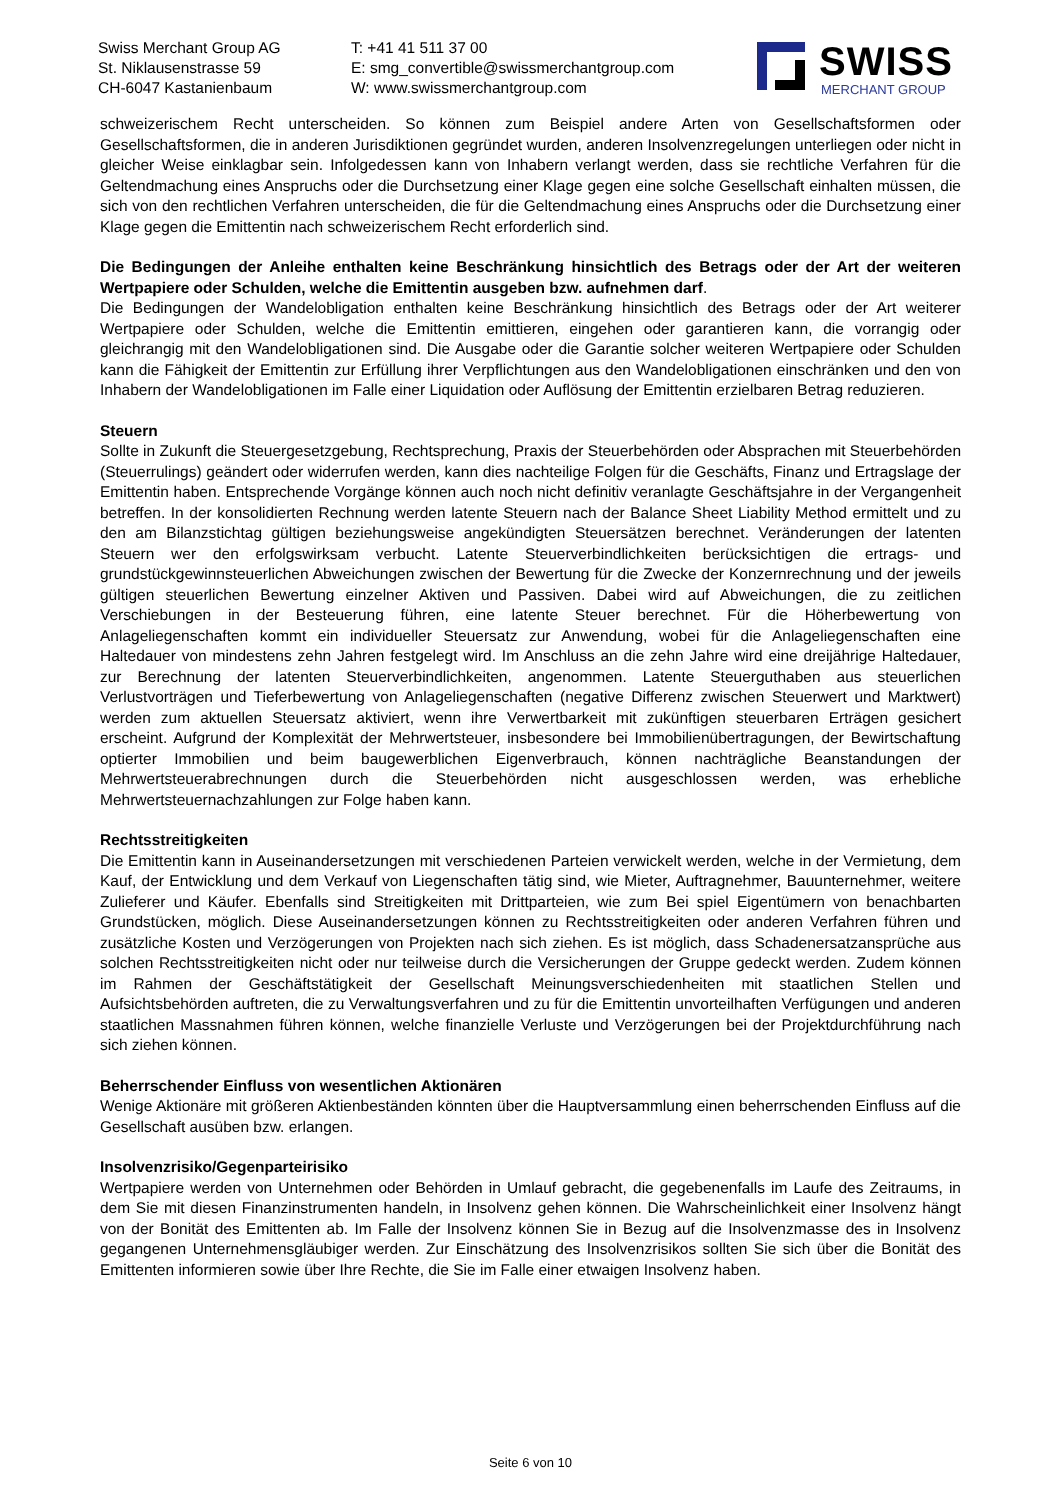Swiss Merchant Group AG
St. Niklausenstrasse 59
CH-6047 Kastanienbaum
T: +41 41 511 37 00
E: smg_convertible@swissmerchantgroup.com
W: www.swissmerchantgroup.com
SWISS
MERCHANT GROUP
schweizerischem Recht unterscheiden. So können zum Beispiel andere Arten von Gesellschaftsformen oder Gesellschaftsformen, die in anderen Jurisdiktionen gegründet wurden, anderen Insolvenzregelungen unterliegen oder nicht in gleicher Weise einklagbar sein. Infolgedessen kann von Inhabern verlangt werden, dass sie rechtliche Verfahren für die Geltendmachung eines Anspruchs oder die Durchsetzung einer Klage gegen eine solche Gesellschaft einhalten müssen, die sich von den rechtlichen Verfahren unterscheiden, die für die Geltendmachung eines Anspruchs oder die Durchsetzung einer Klage gegen die Emittentin nach schweizerischem Recht erforderlich sind.
Die Bedingungen der Anleihe enthalten keine Beschränkung hinsichtlich des Betrags oder der Art der weiteren Wertpapiere oder Schulden, welche die Emittentin ausgeben bzw. aufnehmen darf.
Die Bedingungen der Wandelobligation enthalten keine Beschränkung hinsichtlich des Betrags oder der Art weiterer Wertpapiere oder Schulden, welche die Emittentin emittieren, eingehen oder garantieren kann, die vorrangig oder gleichrangig mit den Wandelobligationen sind. Die Ausgabe oder die Garantie solcher weiteren Wertpapiere oder Schulden kann die Fähigkeit der Emittentin zur Erfüllung ihrer Verpflichtungen aus den Wandelobligationen einschränken und den von Inhabern der Wandelobligationen im Falle einer Liquidation oder Auflösung der Emittentin erzielbaren Betrag reduzieren.
Steuern
Sollte in Zukunft die Steuergesetzgebung, Rechtsprechung, Praxis der Steuerbehörden oder Absprachen mit Steuerbehörden (Steuerrulings) geändert oder widerrufen werden, kann dies nachteilige Folgen für die Geschäfts, Finanz und Ertragslage der Emittentin haben. Entsprechende Vorgänge können auch noch nicht definitiv veranlagte Geschäftsjahre in der Vergangenheit betreffen. In der konsolidierten Rechnung werden latente Steuern nach der Balance Sheet Liability Method ermittelt und zu den am Bilanzstichtag gültigen beziehungsweise angekündigten Steuersätzen berechnet. Veränderungen der latenten Steuern wer den erfolgswirksam verbucht. Latente Steuerverbindlichkeiten berücksichtigen die ertrags- und grundstückgewinnsteuerlichen Abweichungen zwischen der Bewertung für die Zwecke der Konzernrechnung und der jeweils gültigen steuerlichen Bewertung einzelner Aktiven und Passiven. Dabei wird auf Abweichungen, die zu zeitlichen Verschiebungen in der Besteuerung führen, eine latente Steuer berechnet. Für die Höherbewertung von Anlageliegenschaften kommt ein individueller Steuersatz zur Anwendung, wobei für die Anlageliegenschaften eine Haltedauer von mindestens zehn Jahren festgelegt wird. Im Anschluss an die zehn Jahre wird eine dreijährige Haltedauer, zur Berechnung der latenten Steuerverbindlichkeiten, angenommen. Latente Steuerguthaben aus steuerlichen Verlustvorträgen und Tieferbewertung von Anlageliegenschaften (negative Differenz zwischen Steuerwert und Marktwert) werden zum aktuellen Steuersatz aktiviert, wenn ihre Verwertbarkeit mit zukünftigen steuerbaren Erträgen gesichert erscheint. Aufgrund der Komplexität der Mehrwertsteuer, insbesondere bei Immobilienübertragungen, der Bewirtschaftung optierter Immobilien und beim baugewerblichen Eigenverbrauch, können nachträgliche Beanstandungen der Mehrwertsteuerabrechnungen durch die Steuerbehörden nicht ausgeschlossen werden, was erhebliche Mehrwertsteuernachzahlungen zur Folge haben kann.
Rechtsstreitigkeiten
Die Emittentin kann in Auseinandersetzungen mit verschiedenen Parteien verwickelt werden, welche in der Vermietung, dem Kauf, der Entwicklung und dem Verkauf von Liegenschaften tätig sind, wie Mieter, Auftragnehmer, Bauunternehmer, weitere Zulieferer und Käufer. Ebenfalls sind Streitigkeiten mit Drittparteien, wie zum Bei spiel Eigentümern von benachbarten Grundstücken, möglich. Diese Auseinandersetzungen können zu Rechtsstreitigkeiten oder anderen Verfahren führen und zusätzliche Kosten und Verzögerungen von Projekten nach sich ziehen. Es ist möglich, dass Schadenersatzansprüche aus solchen Rechtsstreitigkeiten nicht oder nur teilweise durch die Versicherungen der Gruppe gedeckt werden. Zudem können im Rahmen der Geschäftstätigkeit der Gesellschaft Meinungsverschiedenheiten mit staatlichen Stellen und Aufsichtsbehörden auftreten, die zu Verwaltungsverfahren und zu für die Emittentin unvorteilhaften Verfügungen und anderen staatlichen Massnahmen führen können, welche finanzielle Verluste und Verzögerungen bei der Projektdurchführung nach sich ziehen können.
Beherrschender Einfluss von wesentlichen Aktionären
Wenige Aktionäre mit größeren Aktienbeständen könnten über die Hauptversammlung einen beherrschenden Einfluss auf die Gesellschaft ausüben bzw. erlangen.
Insolvenzrisiko/Gegenparteirisiko
Wertpapiere werden von Unternehmen oder Behörden in Umlauf gebracht, die gegebenenfalls im Laufe des Zeitraums, in dem Sie mit diesen Finanzinstrumenten handeln, in Insolvenz gehen können. Die Wahrscheinlichkeit einer Insolvenz hängt von der Bonität des Emittenten ab. Im Falle der Insolvenz können Sie in Bezug auf die Insolvenzmasse des in Insolvenz gegangenen Unternehmensgläubiger werden. Zur Einschätzung des Insolvenzrisikos sollten Sie sich über die Bonität des Emittenten informieren sowie über Ihre Rechte, die Sie im Falle einer etwaigen Insolvenz haben.
Seite 6 von 10